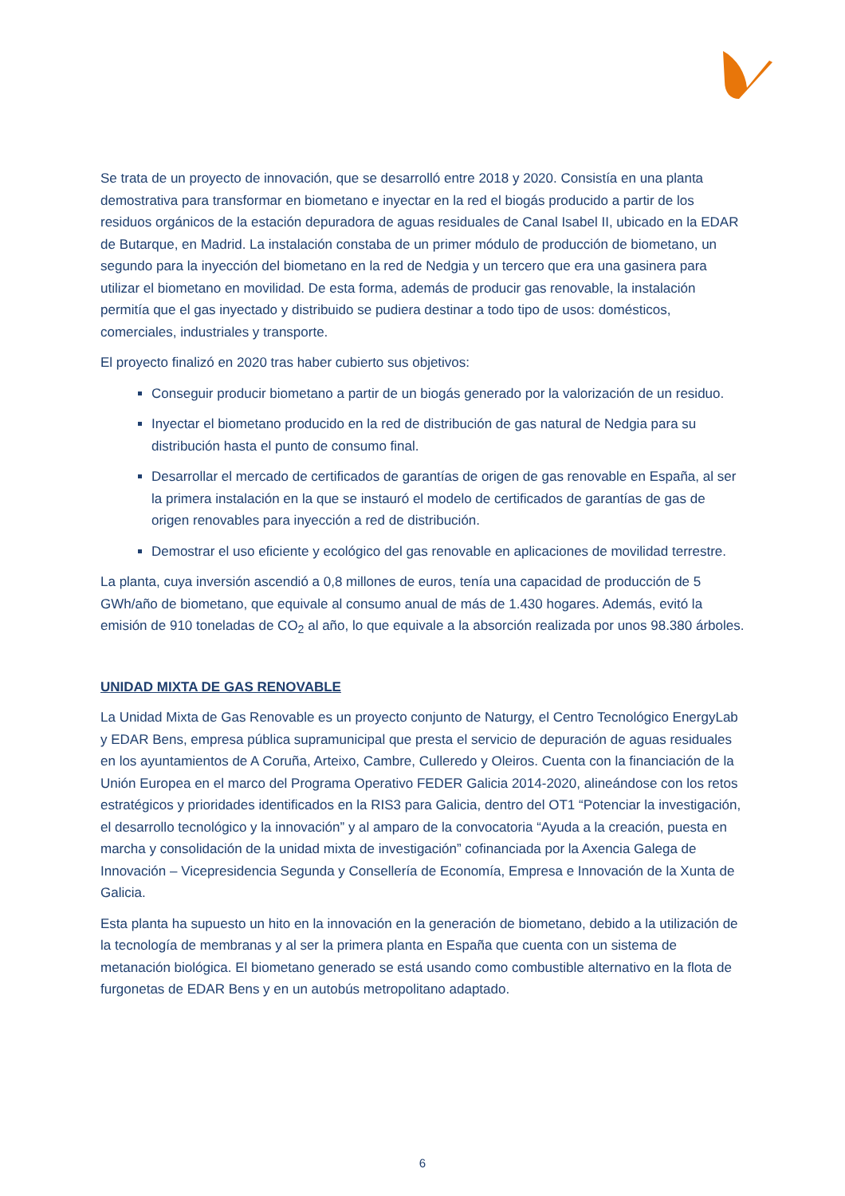Se trata de un proyecto de innovación, que se desarrolló entre 2018 y 2020. Consistía en una planta demostrativa para transformar en biometano e inyectar en la red el biogás producido a partir de los residuos orgánicos de la estación depuradora de aguas residuales de Canal Isabel II, ubicado en la EDAR de Butarque, en Madrid. La instalación constaba de un primer módulo de producción de biometano, un segundo para la inyección del biometano en la red de Nedgia y un tercero que era una gasinera para utilizar el biometano en movilidad. De esta forma, además de producir gas renovable, la instalación permitía que el gas inyectado y distribuido se pudiera destinar a todo tipo de usos: domésticos, comerciales, industriales y transporte.
El proyecto finalizó en 2020 tras haber cubierto sus objetivos:
Conseguir producir biometano a partir de un biogás generado por la valorización de un residuo.
Inyectar el biometano producido en la red de distribución de gas natural de Nedgia para su distribución hasta el punto de consumo final.
Desarrollar el mercado de certificados de garantías de origen de gas renovable en España, al ser la primera instalación en la que se instauró el modelo de certificados de garantías de gas de origen renovables para inyección a red de distribución.
Demostrar el uso eficiente y ecológico del gas renovable en aplicaciones de movilidad terrestre.
La planta, cuya inversión ascendió a 0,8 millones de euros, tenía una capacidad de producción de 5 GWh/año de biometano, que equivale al consumo anual de más de 1.430 hogares. Además, evitó la emisión de 910 toneladas de CO<sub>2</sub> al año, lo que equivale a la absorción realizada por unos 98.380 árboles.
UNIDAD MIXTA DE GAS RENOVABLE
La Unidad Mixta de Gas Renovable es un proyecto conjunto de Naturgy, el Centro Tecnológico EnergyLab y EDAR Bens, empresa pública supramunicipal que presta el servicio de depuración de aguas residuales en los ayuntamientos de A Coruña, Arteixo, Cambre, Culleredo y Oleiros. Cuenta con la financiación de la Unión Europea en el marco del Programa Operativo FEDER Galicia 2014-2020, alineándose con los retos estratégicos y prioridades identificados en la RIS3 para Galicia, dentro del OT1 “Potenciar la investigación, el desarrollo tecnológico y la innovación” y al amparo de la convocatoria “Ayuda a la creación, puesta en marcha y consolidación de la unidad mixta de investigación” cofinanciada por la Axencia Galega de Innovación – Vicepresidencia Segunda y Consellería de Economía, Empresa e Innovación de la Xunta de Galicia.
Esta planta ha supuesto un hito en la innovación en la generación de biometano, debido a la utilización de la tecnología de membranas y al ser la primera planta en España que cuenta con un sistema de metanación biológica. El biometano generado se está usando como combustible alternativo en la flota de furgonetas de EDAR Bens y en un autobús metropolitano adaptado.
6